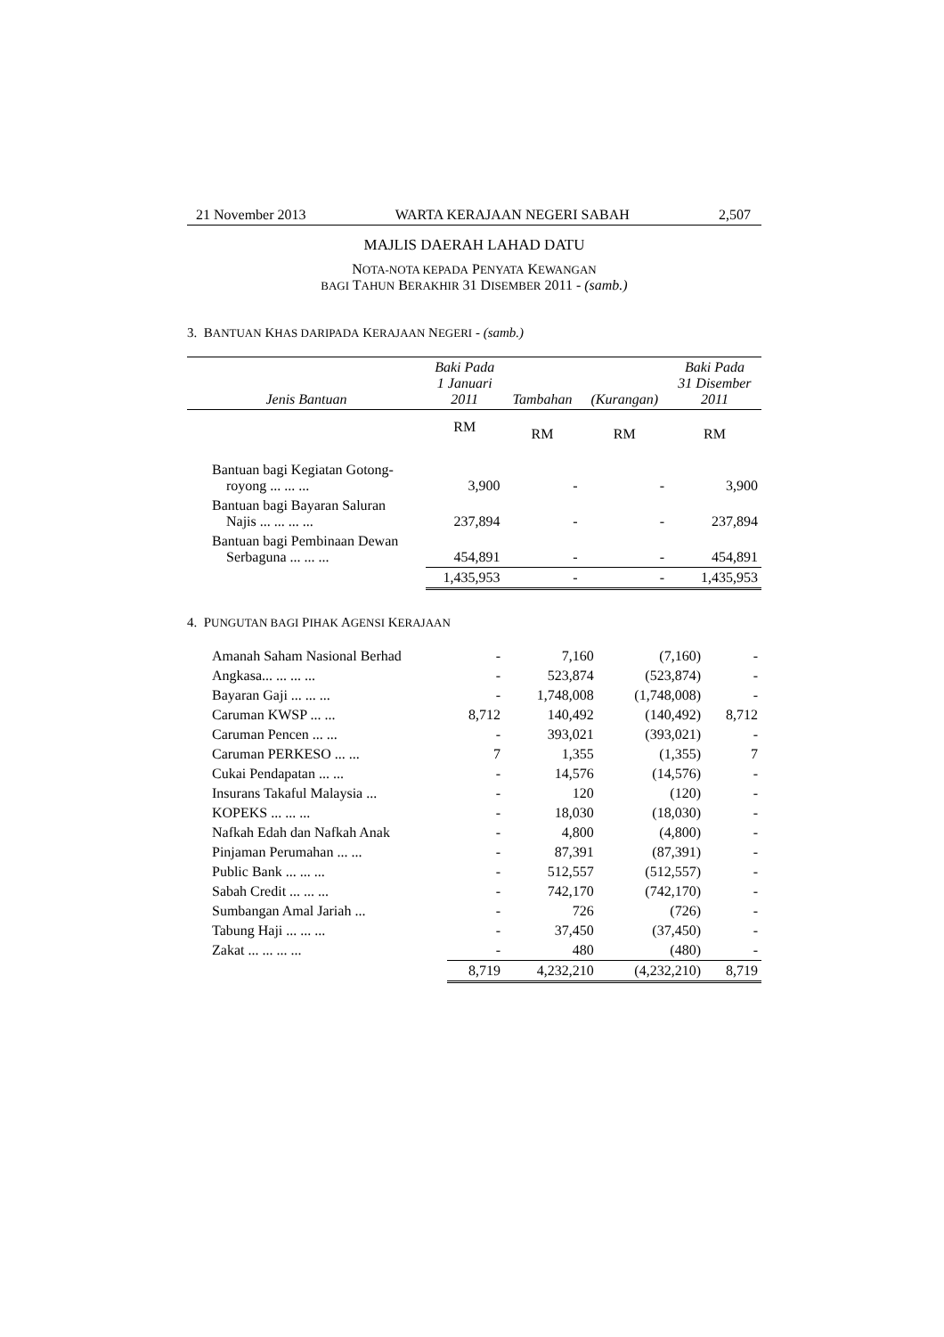21 November 2013 WARTA KERAJAAN NEGERI SABAH 2,507
MAJLIS DAERAH LAHAD DATU
NOTA-NOTA KEPADA PENYATA KEWANGAN
BAGI TAHUN BERAKHIR 31 DISEMBER 2011 - (samb.)
3. BANTUAN KHAS DARIPADA KERAJAAN NEGERI - (samb.)
| Jenis Bantuan | Baki Pada 1 Januari 2011 | Tambahan | (Kurangan) | Baki Pada 31 Disember 2011 |
| --- | --- | --- | --- | --- |
| | RM | RM | RM | RM |
| Bantuan bagi Kegiatan Gotong- royong ... ... ... | 3,900 | - | - | 3,900 |
| Bantuan bagi Bayaran Saluran Najis ... ... ... ... | 237,894 | - | - | 237,894 |
| Bantuan bagi Pembinaan Dewan Serbaguna ... ... ... | 454,891 | - | - | 454,891 |
| | 1,435,953 | - | - | 1,435,953 |
4. PUNGUTAN BAGI PIHAK AGENSI KERAJAAN
| Amanah Saham Nasional Berhad | - | 7,160 | (7,160) | - |
| Angkasa... ... ... ... | - | 523,874 | (523,874) | - |
| Bayaran Gaji ... ... ... | - | 1,748,008 | (1,748,008) | - |
| Caruman KWSP ... ... | 8,712 | 140,492 | (140,492) | 8,712 |
| Caruman Pencen ... ... | - | 393,021 | (393,021) | - |
| Caruman PERKESO ... ... | 7 | 1,355 | (1,355) | 7 |
| Cukai Pendapatan ... ... | - | 14,576 | (14,576) | - |
| Insurans Takaful Malaysia ... | - | 120 | (120) | - |
| KOPEKS ... ... ... | - | 18,030 | (18,030) | - |
| Nafkah Edah dan Nafkah Anak | - | 4,800 | (4,800) | - |
| Pinjaman Perumahan ... ... | - | 87,391 | (87,391) | - |
| Public Bank ... ... ... | - | 512,557 | (512,557) | - |
| Sabah Credit ... ... ... | - | 742,170 | (742,170) | - |
| Sumbangan Amal Jariah ... | - | 726 | (726) | - |
| Tabung Haji ... ... ... | - | 37,450 | (37,450) | - |
| Zakat ... ... ... ... | - | 480 | (480) | - |
| | 8,719 | 4,232,210 | (4,232,210) | 8,719 |